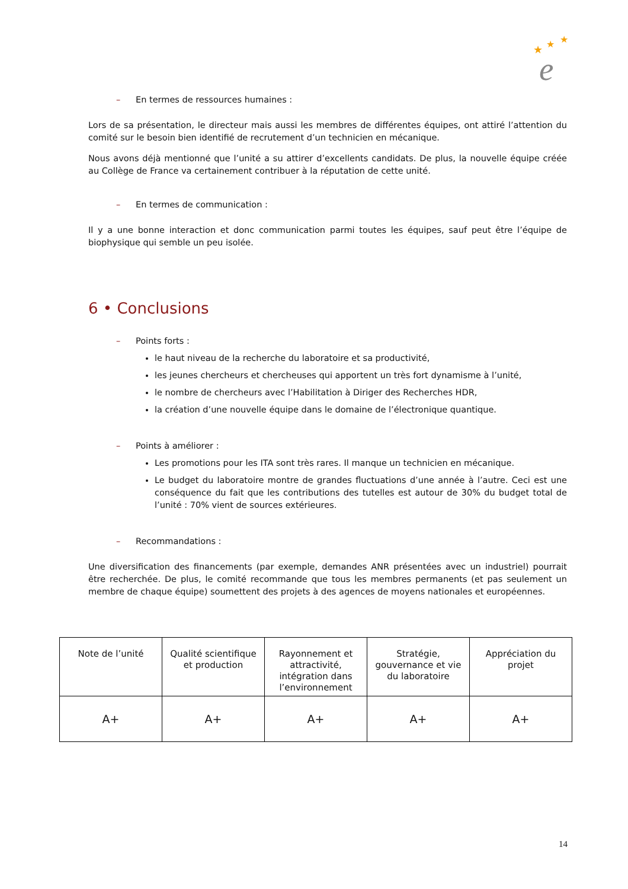★
★
★
e
– En termes de ressources humaines :
Lors de sa présentation, le directeur mais aussi les membres de différentes équipes, ont attiré l’attention du comité sur le besoin bien identifié de recrutement d’un technicien en mécanique.
Nous avons déjà mentionné que l’unité a su attirer d’excellents candidats. De plus, la nouvelle équipe créée au Collège de France va certainement contribuer à la réputation de cette unité.
– En termes de communication :
Il y a une bonne interaction et donc communication parmi toutes les équipes, sauf peut être l’équipe de biophysique qui semble un peu isolée.
6 • Conclusions
– Points forts :
le haut niveau de la recherche du laboratoire et sa productivité,
les jeunes chercheurs et chercheuses qui apportent un très fort dynamisme à l’unité,
le nombre de chercheurs avec l’Habilitation à Diriger des Recherches HDR,
la création d’une nouvelle équipe dans le domaine de l’électronique quantique.
– Points à améliorer :
Les promotions pour les ITA sont très rares. Il manque un technicien en mécanique.
Le budget du laboratoire montre de grandes fluctuations d’une année à l’autre. Ceci est une conséquence du fait que les contributions des tutelles est autour de 30% du budget total de l’unité : 70% vient de sources extérieures.
– Recommandations :
Une diversification des financements (par exemple, demandes ANR présentées avec un industriel) pourrait être recherchée. De plus, le comité recommande que tous les membres permanents (et pas seulement un membre de chaque équipe) soumettent des projets à des agences de moyens nationales et européennes.
| Note de l’unité | Qualité scientifique et production | Rayonnement et attractivité, intégration dans l’environnement | Stratégie, gouvernance et vie du laboratoire | Appréciation du projet |
| --- | --- | --- | --- | --- |
| A+ | A+ | A+ | A+ | A+ |
14